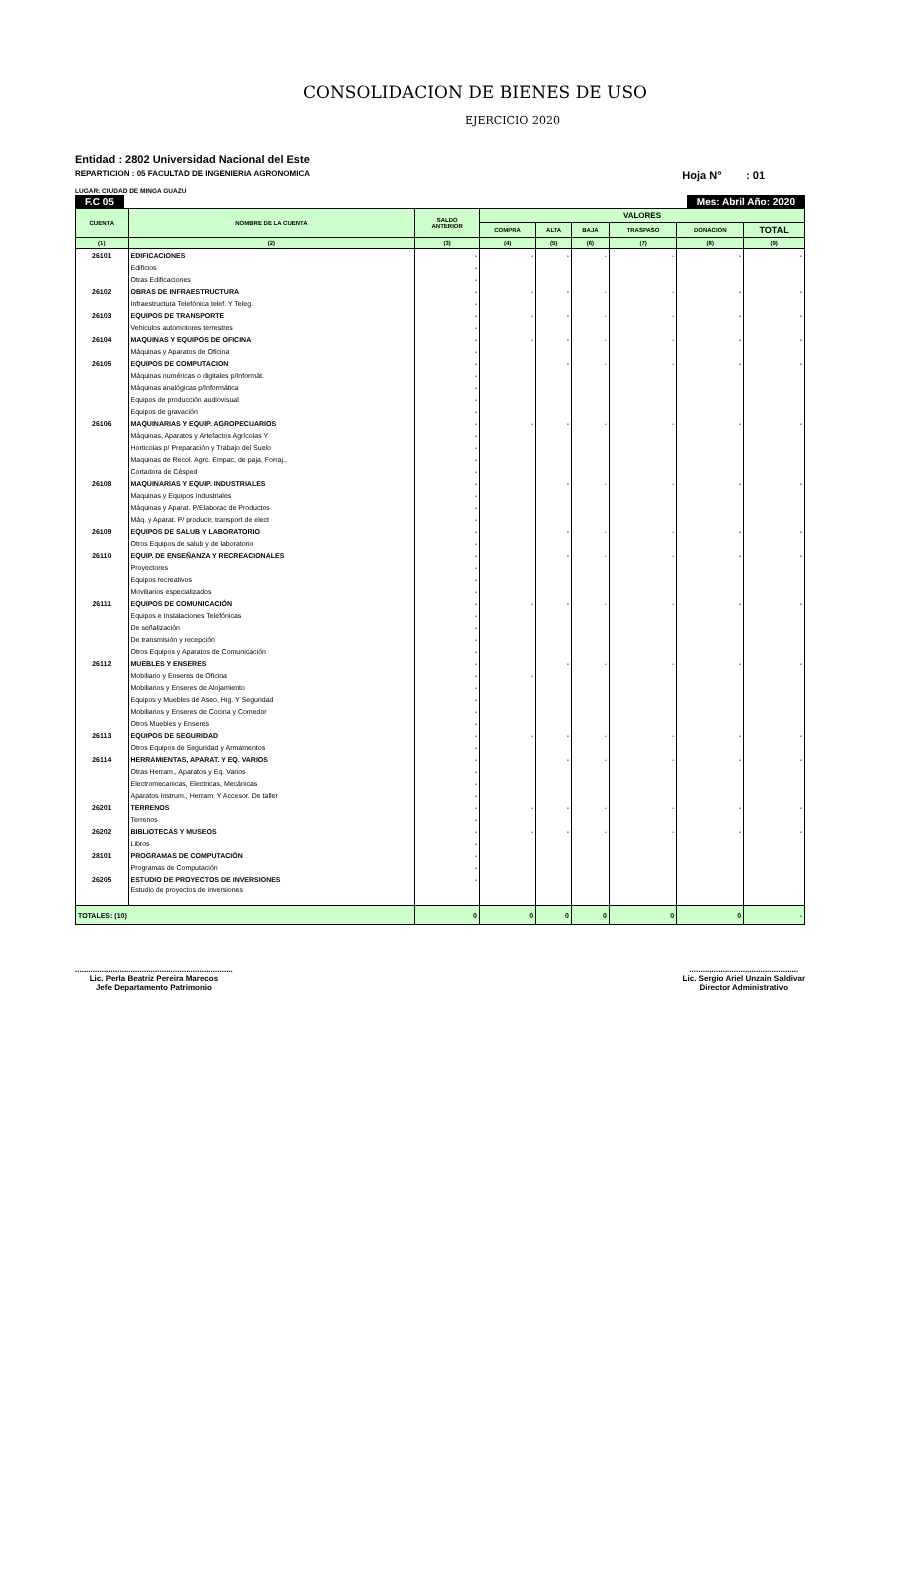CONSOLIDACION DE BIENES DE USO
EJERCICIO 2020
Entidad : 2802 Universidad Nacional del Este
REPARTICION : 05 FACULTAD DE INGENIERIA AGRONOMICA Hoja N° : 01
LUGAR: CIUDAD DE MINGA GUAZU
F.C 05 Mes: Abril Año: 2020
| CUENTA | NOMBRE DE LA CUENTA | SALDO ANTERIOR | VALORES | | | | | |
| --- | --- | --- | --- | --- | --- | --- | --- | --- |
| | | | COMPRA | ALTA | BAJA | TRASPASO | DONACION | TOTAL |
| (1) | (2) | (3) | (4) | (5) | (6) | (7) | (8) | (9) |
| 26101 | EDIFICACIONES | - | - | - | - | - | - | - |
| | Edificios | - | | | | | | |
| | Otras Edificaciones | - | | | | | | |
| 26102 | OBRAS DE INFRAESTRUCTURA | - | - | - | - | - | - | - |
| | Infraestructura Telefónica telef. Y Teleg. | - | | | | | | |
| 26103 | EQUIPOS DE TRANSPORTE | - | - | - | - | - | - | - |
| | Vehiculos automotores terrestres | - | | | | | | |
| 26104 | MAQUINAS Y EQUIPOS DE OFICINA | - | - | - | - | - | - | - |
| | Máquinas y Aparatos de Oficina | - | | | | | | |
| 26105 | EQUIPOS DE COMPUTACION | - | | - | - | - | - | - |
| | Máquinas numéricas o digitales p/Informát. | - | | | | | | |
| | Máquinas analógicas p/Informática | - | | | | | | |
| | Equipos de producción audiovisual | - | | | | | | |
| | Equipos de gravación | - | | | | | | |
| 26106 | MAQUINARIAS Y EQUIP. AGROPECUARIOS | - | - | - | - | - | - | - |
| | Máquinas, Aparatos y Artefactos Agrícolas Y | - | | | | | | |
| | Horticolas p/ Preparación y Trabajo del Suelo | - | | | | | | |
| | Maquinas de Recol. Agrc. Empac, de paja, Forraj., | - | | | | | | |
| | Cortadora de Césped | - | | | | | | |
| 26108 | MAQUINARIAS Y EQUIP. INDUSTRIALES | - | | - | - | - | - | - |
| | Maquinas y Equipos Industriales | - | | | | | | |
| | Máquinas y Aparat. P/Elaborac de Productos | - | | | | | | |
| | Máq. y Aparat. P/ producir, transport de elect | - | | | | | | |
| 26109 | EQUIPOS DE SALUB Y LABORATORIO | - | | - | - | - | - | - |
| | Otros Equipos de salub y de laboratorio | - | | | | | | |
| 26110 | EQUIP. DE ENSEÑANZA Y RECREACIONALES | - | | - | - | - | - | - |
| | Proyectores | - | | | | | | |
| | Equipos recreativos | - | | | | | | |
| | Moviliarios especializados | - | | | | | | |
| 26111 | EQUIPOS DE COMUNICACIÓN | - | - | - | - | - | - | - |
| | Equipos e Instalaciones Telefónicas | - | | | | | | |
| | De señalización | - | | | | | | |
| | De transmisión y recepción | - | | | | | | |
| | Otros Equipos y Aparatos de Comunicación | - | | | | | | |
| 26112 | MUEBLES Y ENSERES | - | | - | - | - | - | - |
| | Mobiliario y Enseres de Oficina | - | - | | | | | |
| | Mobiliarios y Enseres de Alojamiento | - | | | | | | |
| | Equipos y Muebles de Aseo, Hig. Y Seguridad | - | | | | | | |
| | Mobiliarios y Enseres de Cocina y Comedor | - | | | | | | |
| | Otros Muebles y Enseres | - | | | | | | |
| 26113 | EQUIPOS DE SEGURIDAD | - | - | - | - | - | - | - |
| | Otros Equipos de Seguridad y Armamentos | - | | | | | | |
| 26114 | HERRAMIENTAS, APARAT. Y EQ. VARIOS | - | | - | - | - | - | - |
| | Otras Herram., Aparatos y Eq. Varios | - | | | | | | |
| | Electromecanicas, Electricas, Mecánicas | - | | | | | | |
| | Aparatos Instrum., Herram. Y Accesor. De taller | - | | | | | | |
| 26201 | TERRENOS | - | - | - | - | - | - | - |
| | Terrenos | - | | | | | | |
| 26202 | BIBLIOTECAS Y MUSEOS | - | - | - | - | - | - | - |
| | Libros | - | | | | | | |
| 28101 | PROGRAMAS DE COMPUTACIÓN | - | | | | | | |
| | Programas de Computación | - | | | | | | |
| 26205 | ESTUDIO DE PROYECTOS DE INVERSIONES | - | | | | | | |
| | Estudio de proyectos de inversiones | | | | | | | |
| TOTALES: (10) | | 0 | 0 | 0 | 0 | 0 | 0 | - |
.......................................................................
Lic. Perla Beatriz Pereira Marecos
Jefe Departamento Patrimonio
.................................................
Lic. Sergio Ariel Unzain Saldivar
Director Administrativo